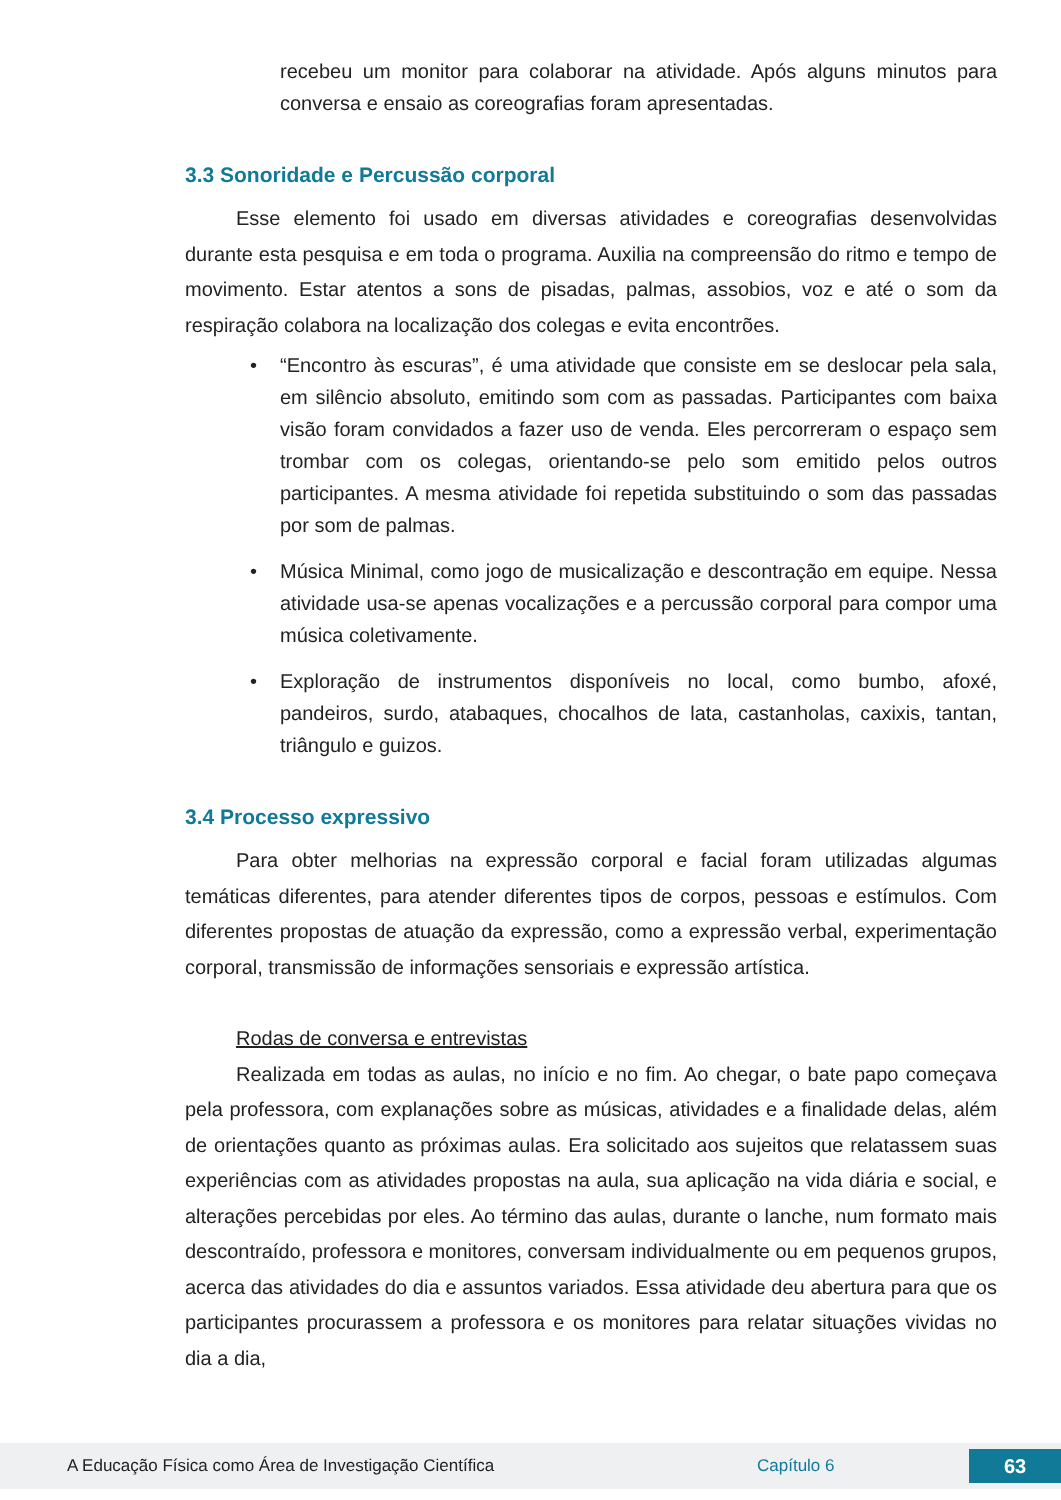recebeu um monitor para colaborar na atividade. Após alguns minutos para conversa e ensaio as coreografias foram apresentadas.
3.3 Sonoridade e Percussão corporal
Esse elemento foi usado em diversas atividades e coreografias desenvolvidas durante esta pesquisa e em toda o programa. Auxilia na compreensão do ritmo e tempo de movimento. Estar atentos a sons de pisadas, palmas, assobios, voz e até o som da respiração colabora na localização dos colegas e evita encontrões.
• “Encontro às escuras”, é uma atividade que consiste em se deslocar pela sala, em silêncio absoluto, emitindo som com as passadas. Participantes com baixa visão foram convidados a fazer uso de venda. Eles percorreram o espaço sem trombar com os colegas, orientando-se pelo som emitido pelos outros participantes. A mesma atividade foi repetida substituindo o som das passadas por som de palmas.
• Música Minimal, como jogo de musicalização e descontração em equipe. Nessa atividade usa-se apenas vocalizações e a percussão corporal para compor uma música coletivamente.
• Exploração de instrumentos disponíveis no local, como bumbo, afoxé, pandeiros, surdo, atabaques, chocalhos de lata, castanholas, caxixis, tantan, triângulo e guizos.
3.4 Processo expressivo
Para obter melhorias na expressão corporal e facial foram utilizadas algumas temáticas diferentes, para atender diferentes tipos de corpos, pessoas e estímulos. Com diferentes propostas de atuação da expressão, como a expressão verbal, experimentação corporal, transmissão de informações sensoriais e expressão artística.
Rodas de conversa e entrevistas
Realizada em todas as aulas, no início e no fim. Ao chegar, o bate papo começava pela professora, com explanações sobre as músicas, atividades e a finalidade delas, além de orientações quanto as próximas aulas. Era solicitado aos sujeitos que relatassem suas experiências com as atividades propostas na aula, sua aplicação na vida diária e social, e alterações percebidas por eles. Ao término das aulas, durante o lanche, num formato mais descontraído, professora e monitores, conversam individualmente ou em pequenos grupos, acerca das atividades do dia e assuntos variados. Essa atividade deu abertura para que os participantes procurassem a professora e os monitores para relatar situações vividas no dia a dia,
A Educação Física como Área de Investigação Científica Capítulo 6
63